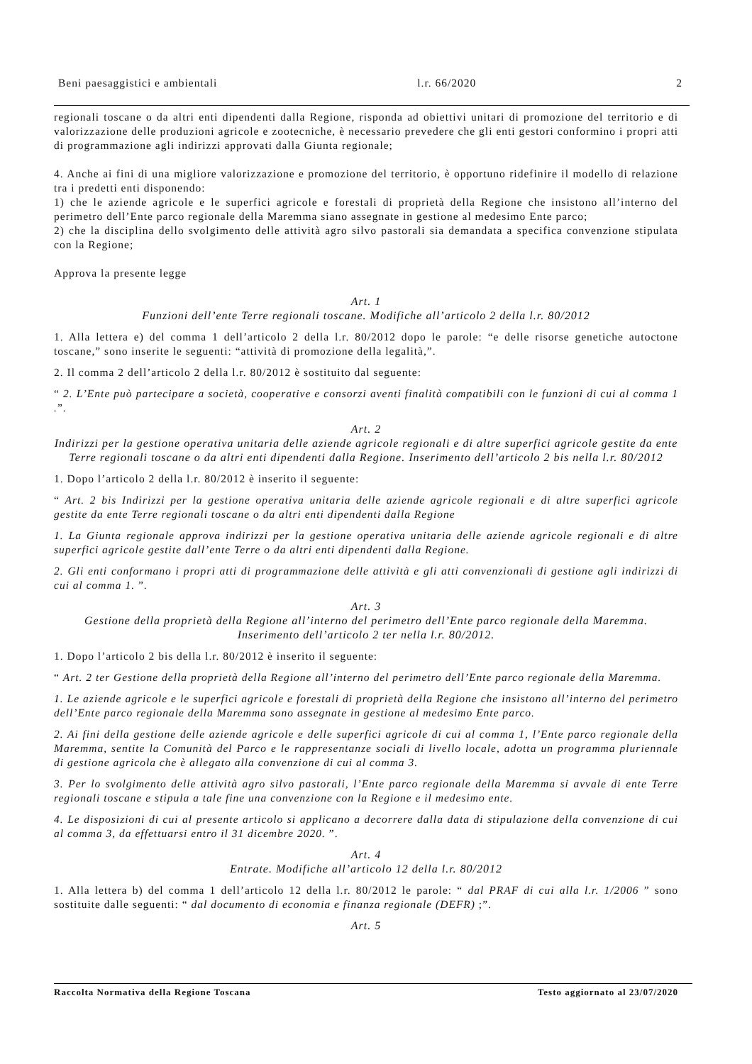Beni paesaggistici e ambientali l.r. 66/2020 2
regionali toscane o da altri enti dipendenti dalla Regione, risponda ad obiettivi unitari di promozione del territorio e di valorizzazione delle produzioni agricole e zootecniche, è necessario prevedere che gli enti gestori conformino i propri atti di programmazione agli indirizzi approvati dalla Giunta regionale;
4. Anche ai fini di una migliore valorizzazione e promozione del territorio, è opportuno ridefinire il modello di relazione tra i predetti enti disponendo:
1) che le aziende agricole e le superfici agricole e forestali di proprietà della Regione che insistono all’interno del perimetro dell’Ente parco regionale della Maremma siano assegnate in gestione al medesimo Ente parco;
2) che la disciplina dello svolgimento delle attività agro silvo pastorali sia demandata a specifica convenzione stipulata con la Regione;
Approva la presente legge
Art. 1
Funzioni dell’ente Terre regionali toscane. Modifiche all’articolo 2 della l.r. 80/2012
1. Alla lettera e) del comma 1 dell’articolo 2 della l.r. 80/2012 dopo le parole: “e delle risorse genetiche autoctone toscane,” sono inserite le seguenti: “attività di promozione della legalità,”.
2. Il comma 2 dell’articolo 2 della l.r. 80/2012 è sostituito dal seguente:
“ 2. L’Ente può partecipare a società, cooperative e consorzi aventi finalità compatibili con le funzioni di cui al comma 1 .”.
Art. 2
Indirizzi per la gestione operativa unitaria delle aziende agricole regionali e di altre superfici agricole gestite da ente Terre regionali toscane o da altri enti dipendenti dalla Regione. Inserimento dell’articolo 2 bis nella l.r. 80/2012
1. Dopo l’articolo 2 della l.r. 80/2012 è inserito il seguente:
“ Art. 2 bis Indirizzi per la gestione operativa unitaria delle aziende agricole regionali e di altre superfici agricole gestite da ente Terre regionali toscane o da altri enti dipendenti dalla Regione
1. La Giunta regionale approva indirizzi per la gestione operativa unitaria delle aziende agricole regionali e di altre superfici agricole gestite dall’ente Terre o da altri enti dipendenti dalla Regione.
2. Gli enti conformano i propri atti di programmazione delle attività e gli atti convenzionali di gestione agli indirizzi di cui al comma 1. ”.
Art. 3
Gestione della proprietà della Regione all’interno del perimetro dell’Ente parco regionale della Maremma. Inserimento dell’articolo 2 ter nella l.r. 80/2012.
1. Dopo l’articolo 2 bis della l.r. 80/2012 è inserito il seguente:
“ Art. 2 ter Gestione della proprietà della Regione all’interno del perimetro dell’Ente parco regionale della Maremma.
1. Le aziende agricole e le superfici agricole e forestali di proprietà della Regione che insistono all’interno del perimetro dell’Ente parco regionale della Maremma sono assegnate in gestione al medesimo Ente parco.
2. Ai fini della gestione delle aziende agricole e delle superfici agricole di cui al comma 1, l’Ente parco regionale della Maremma, sentite la Comunità del Parco e le rappresentanze sociali di livello locale, adotta un programma pluriennale di gestione agricola che è allegato alla convenzione di cui al comma 3.
3. Per lo svolgimento delle attività agro silvo pastorali, l’Ente parco regionale della Maremma si avvale di ente Terre regionali toscane e stipula a tale fine una convenzione con la Regione e il medesimo ente.
4. Le disposizioni di cui al presente articolo si applicano a decorrere dalla data di stipulazione della convenzione di cui al comma 3, da effettuarsi entro il 31 dicembre 2020. ”.
Art. 4
Entrate. Modifiche all’articolo 12 della l.r. 80/2012
1. Alla lettera b) del comma 1 dell’articolo 12 della l.r. 80/2012 le parole: “ dal PRAF di cui alla l.r. 1/2006 ” sono sostituite dalle seguenti: “ dal documento di economia e finanza regionale (DEFR) ;”.
Art. 5
Raccolta Normativa della Regione Toscana Testo aggiornato al 23/07/2020